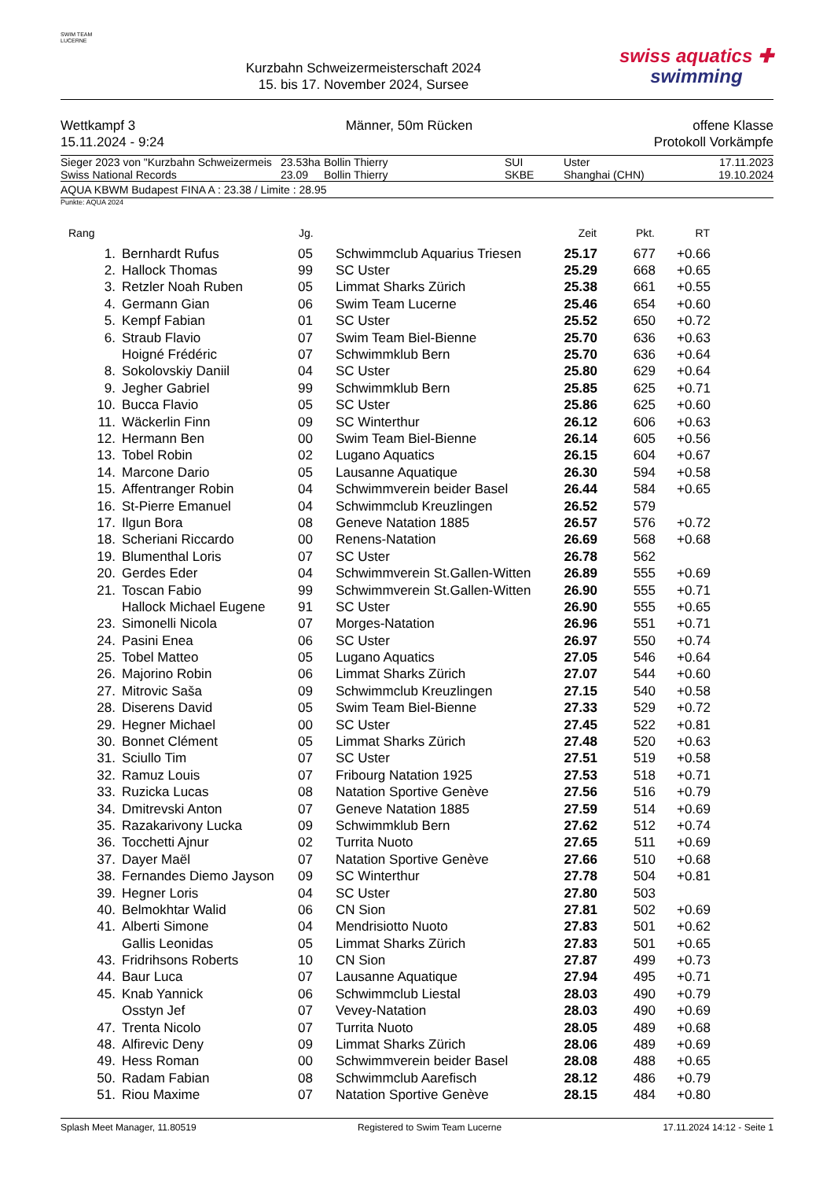SWIM TEAM LUCERNE
Kurzbahn Schweizermeisterschaft 2024
15. bis 17. November 2024, Sursee
swiss aquatics ✚
swimming
Wettkampf 3
15.11.2024 - 9:24
Männer, 50m Rücken offene Klasse
Protokoll Vorkämpfe
| Sieger 2023 von "Kurzbahn Schweizermeis | 23.53ha | Bollin Thierry | SUI | Uster | 17.11.2023 |
| Swiss National Records | 23.09 | Bollin Thierry | SKBE | Shanghai (CHN) | 19.10.2024 |
AQUA KBWM Budapest FINA A : 23.38 / Limite : 28.95
Punkte: AQUA 2024
| Rang | | Jg. | | Zeit | Pkt. | RT |
| --- | --- | --- | --- | --- | --- | --- |
| 1. | Bernhardt Rufus | 05 | Schwimmclub Aquarius Triesen | 25.17 | 677 | +0.66 |
| 2. | Hallock Thomas | 99 | SC Uster | 25.29 | 668 | +0.65 |
| 3. | Retzler Noah Ruben | 05 | Limmat Sharks Zürich | 25.38 | 661 | +0.55 |
| 4. | Germann Gian | 06 | Swim Team Lucerne | 25.46 | 654 | +0.60 |
| 5. | Kempf Fabian | 01 | SC Uster | 25.52 | 650 | +0.72 |
| 6. | Straub Flavio | 07 | Swim Team Biel-Bienne | 25.70 | 636 | +0.63 |
| | Hoigné Frédéric | 07 | Schwimmklub Bern | 25.70 | 636 | +0.64 |
| 8. | Sokolovskiy Daniil | 04 | SC Uster | 25.80 | 629 | +0.64 |
| 9. | Jegher Gabriel | 99 | Schwimmklub Bern | 25.85 | 625 | +0.71 |
| 10. | Bucca Flavio | 05 | SC Uster | 25.86 | 625 | +0.60 |
| 11. | Wäckerlin Finn | 09 | SC Winterthur | 26.12 | 606 | +0.63 |
| 12. | Hermann Ben | 00 | Swim Team Biel-Bienne | 26.14 | 605 | +0.56 |
| 13. | Tobel Robin | 02 | Lugano Aquatics | 26.15 | 604 | +0.67 |
| 14. | Marcone Dario | 05 | Lausanne Aquatique | 26.30 | 594 | +0.58 |
| 15. | Affentranger Robin | 04 | Schwimmverein beider Basel | 26.44 | 584 | +0.65 |
| 16. | St-Pierre Emanuel | 04 | Schwimmclub Kreuzlingen | 26.52 | 579 | |
| 17. | Ilgun Bora | 08 | Geneve Natation 1885 | 26.57 | 576 | +0.72 |
| 18. | Scheriani Riccardo | 00 | Renens-Natation | 26.69 | 568 | +0.68 |
| 19. | Blumenthal Loris | 07 | SC Uster | 26.78 | 562 | |
| 20. | Gerdes Eder | 04 | Schwimmverein St.Gallen-Witten | 26.89 | 555 | +0.69 |
| 21. | Toscan Fabio | 99 | Schwimmverein St.Gallen-Witten | 26.90 | 555 | +0.71 |
| | Hallock Michael Eugene | 91 | SC Uster | 26.90 | 555 | +0.65 |
| 23. | Simonelli Nicola | 07 | Morges-Natation | 26.96 | 551 | +0.71 |
| 24. | Pasini Enea | 06 | SC Uster | 26.97 | 550 | +0.74 |
| 25. | Tobel Matteo | 05 | Lugano Aquatics | 27.05 | 546 | +0.64 |
| 26. | Majorino Robin | 06 | Limmat Sharks Zürich | 27.07 | 544 | +0.60 |
| 27. | Mitrovic Saša | 09 | Schwimmclub Kreuzlingen | 27.15 | 540 | +0.58 |
| 28. | Diserens David | 05 | Swim Team Biel-Bienne | 27.33 | 529 | +0.72 |
| 29. | Hegner Michael | 00 | SC Uster | 27.45 | 522 | +0.81 |
| 30. | Bonnet Clément | 05 | Limmat Sharks Zürich | 27.48 | 520 | +0.63 |
| 31. | Sciullo Tim | 07 | SC Uster | 27.51 | 519 | +0.58 |
| 32. | Ramuz Louis | 07 | Fribourg Natation 1925 | 27.53 | 518 | +0.71 |
| 33. | Ruzicka Lucas | 08 | Natation Sportive Genève | 27.56 | 516 | +0.79 |
| 34. | Dmitrevski Anton | 07 | Geneve Natation 1885 | 27.59 | 514 | +0.69 |
| 35. | Razakarivony Lucka | 09 | Schwimmklub Bern | 27.62 | 512 | +0.74 |
| 36. | Tocchetti Ajnur | 02 | Turrita Nuoto | 27.65 | 511 | +0.69 |
| 37. | Dayer Maël | 07 | Natation Sportive Genève | 27.66 | 510 | +0.68 |
| 38. | Fernandes Diemo Jayson | 09 | SC Winterthur | 27.78 | 504 | +0.81 |
| 39. | Hegner Loris | 04 | SC Uster | 27.80 | 503 | |
| 40. | Belmokhtar Walid | 06 | CN Sion | 27.81 | 502 | +0.69 |
| 41. | Alberti Simone | 04 | Mendrisiotto Nuoto | 27.83 | 501 | +0.62 |
| | Gallis Leonidas | 05 | Limmat Sharks Zürich | 27.83 | 501 | +0.65 |
| 43. | Fridrihsons Roberts | 10 | CN Sion | 27.87 | 499 | +0.73 |
| 44. | Baur Luca | 07 | Lausanne Aquatique | 27.94 | 495 | +0.71 |
| 45. | Knab Yannick | 06 | Schwimmclub Liestal | 28.03 | 490 | +0.79 |
| | Osstyn Jef | 07 | Vevey-Natation | 28.03 | 490 | +0.69 |
| 47. | Trenta Nicolo | 07 | Turrita Nuoto | 28.05 | 489 | +0.68 |
| 48. | Alfirevic Deny | 09 | Limmat Sharks Zürich | 28.06 | 489 | +0.69 |
| 49. | Hess Roman | 00 | Schwimmverein beider Basel | 28.08 | 488 | +0.65 |
| 50. | Radam Fabian | 08 | Schwimmclub Aarefisch | 28.12 | 486 | +0.79 |
| 51. | Riou Maxime | 07 | Natation Sportive Genève | 28.15 | 484 | +0.80 |
Splash Meet Manager, 11.80519 Registered to Swim Team Lucerne 17.11.2024 14:12 - Seite 1